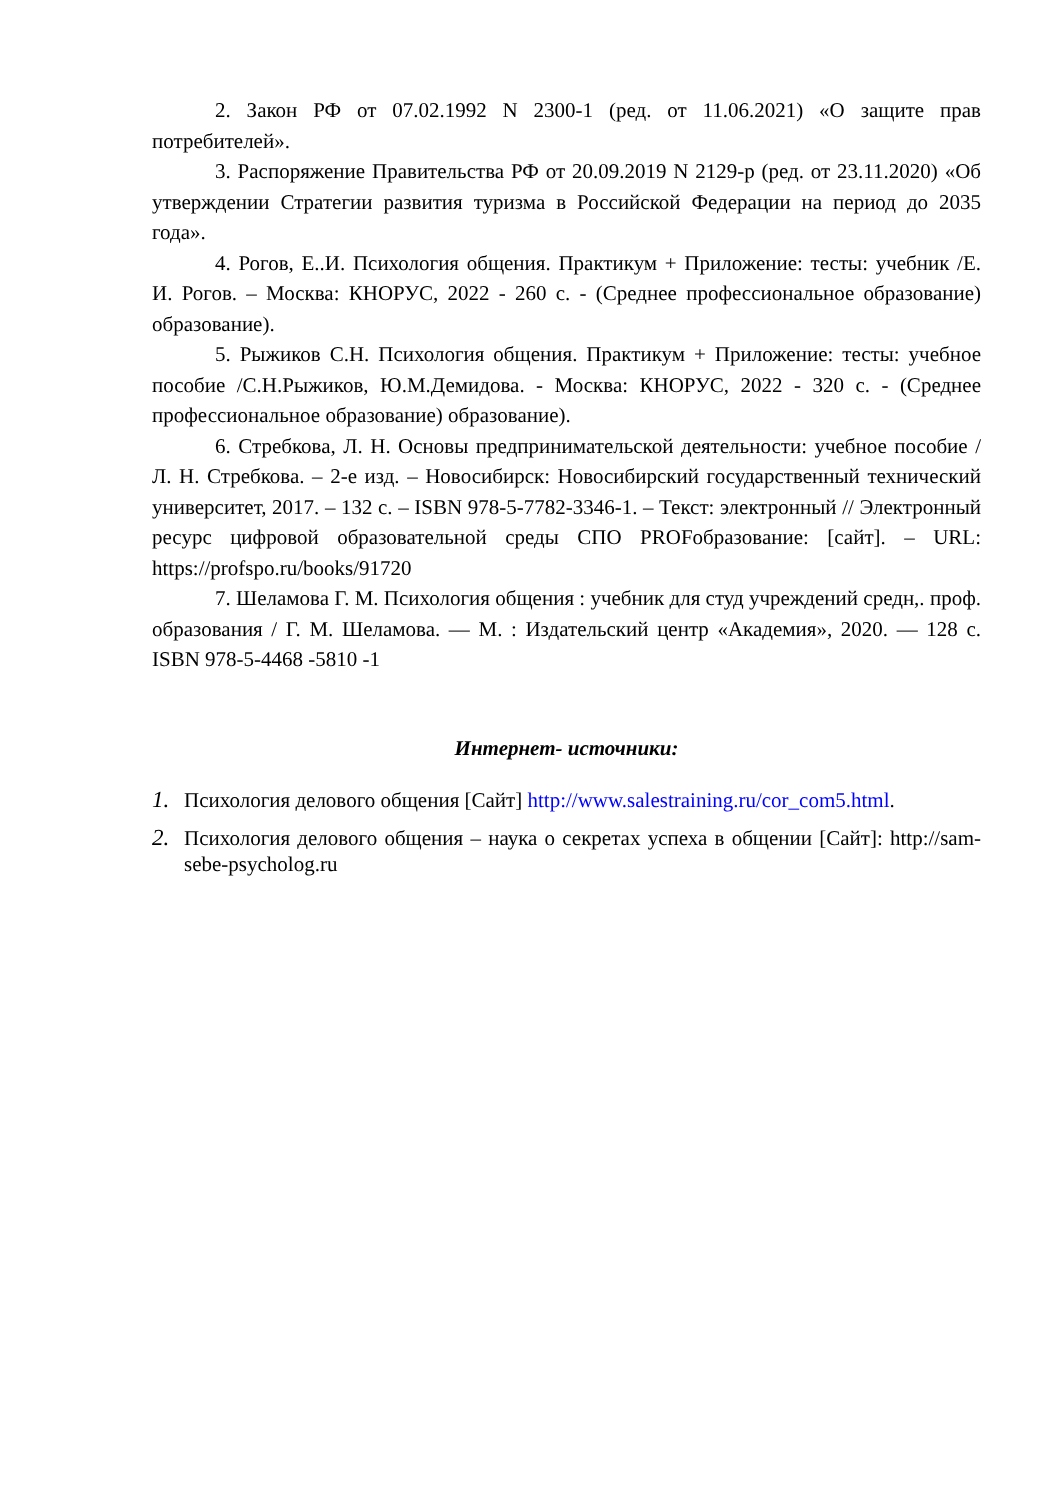2. Закон РФ от 07.02.1992 N 2300-1 (ред. от 11.06.2021) «О защите прав потребителей».
3. Распоряжение Правительства РФ от 20.09.2019 N 2129-р (ред. от 23.11.2020) «Об утверждении Стратегии развития туризма в Российской Федерации на период до 2035 года».
4. Рогов, Е..И. Психология общения. Практикум + Приложение: тесты: учебник /Е. И. Рогов. – Москва: КНОРУС, 2022 - 260 с. - (Среднее профессиональное образование) образование).
5. Рыжиков С.Н. Психология общения. Практикум + Приложение: тесты: учебное пособие /С.Н.Рыжиков, Ю.М.Демидова. - Москва: КНОРУС, 2022 - 320 с. - (Среднее профессиональное образование) образование).
6. Стребкова, Л. Н. Основы предпринимательской деятельности: учебное пособие / Л. Н. Стребкова. – 2-е изд. – Новосибирск: Новосибирский государственный технический университет, 2017. – 132 с. – ISBN 978-5-7782-3346-1. – Текст: электронный // Электронный ресурс цифровой образовательной среды СПО PROFобразование: [сайт]. – URL: https://profspo.ru/books/91720
7. Шеламова Г. М. Психология общения : учебник для студ учреждений средн,. проф. образования / Г. М. Шеламова. — М. : Издательский центр «Академия», 2020. — 128 с. ISBN 978-5-4468 -5810 -1
Интернет- источники:
1. Психология делового общения [Сайт] http://www.salestraining.ru/cor_com5.html.
2. Психология делового общения – наука о секретах успеха в общении [Сайт]: http://sam-sebe-psycholog.ru